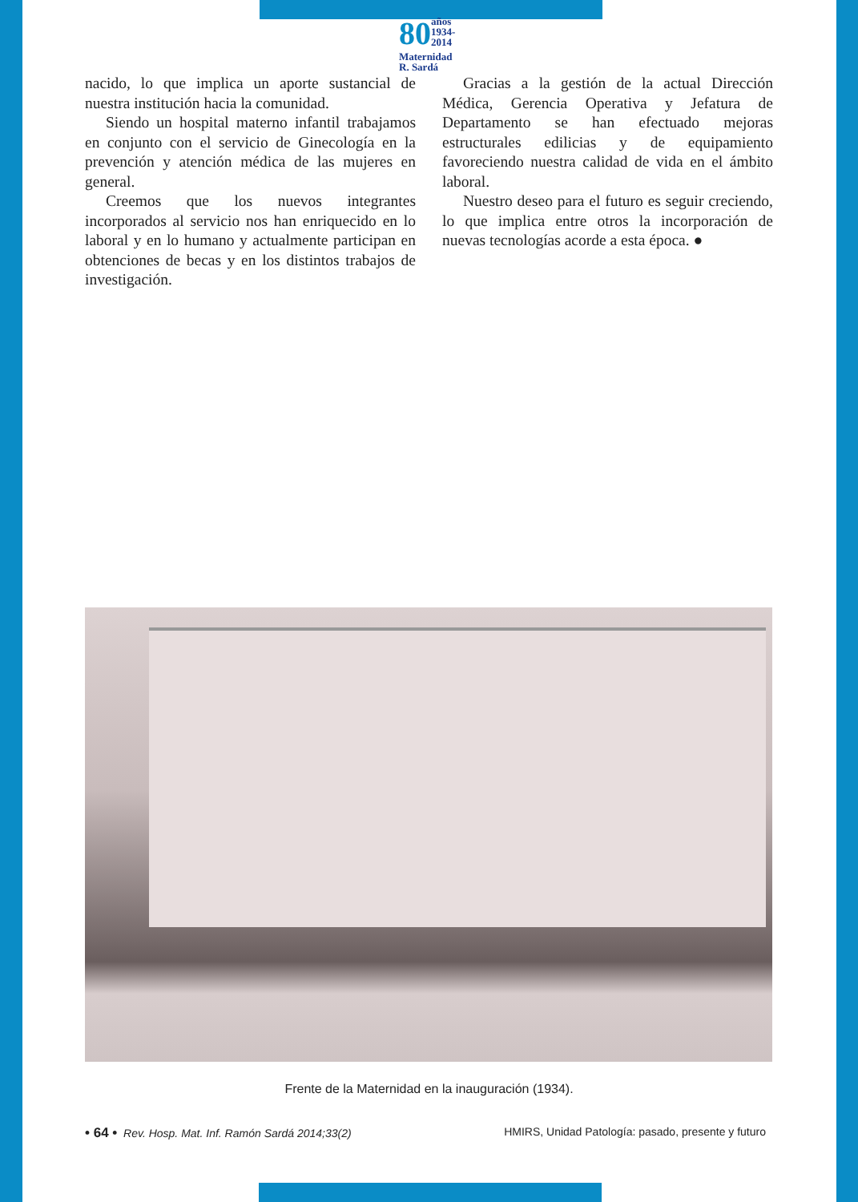80 años
1934-2014
Maternidad
R. Sardá
nacido, lo que implica un aporte sustancial de nuestra institución hacia la comunidad.
Siendo un hospital materno infantil trabajamos en conjunto con el servicio de Ginecología en la prevención y atención médica de las mujeres en general.
Creemos que los nuevos integrantes incorporados al servicio nos han enriquecido en lo laboral y en lo humano y actualmente participan en obtenciones de becas y en los distintos trabajos de investigación.
Gracias a la gestión de la actual Dirección Médica, Gerencia Operativa y Jefatura de Departamento se han efectuado mejoras estructurales edilicias y de equipamiento favoreciendo nuestra calidad de vida en el ámbito laboral.
Nuestro deseo para el futuro es seguir creciendo, lo que implica entre otros la incorporación de nuevas tecnologías acorde a esta época. ●
Frente de la Maternidad en la inauguración (1934).
• 64 • Rev. Hosp. Mat. Inf. Ramón Sardá 2014;33(2) HMIRS, Unidad Patología: pasado, presente y futuro